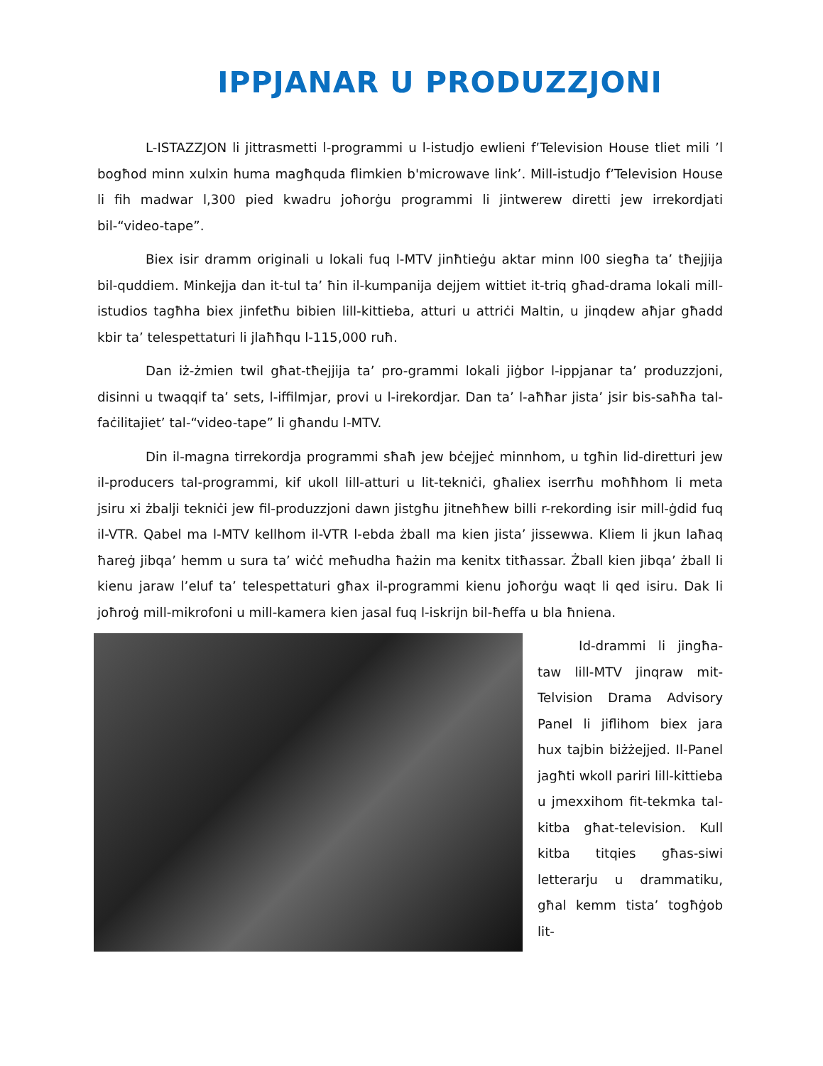IPPJANAR U PRODUZZJONI
L-ISTAZZJON li jittrasmetti l-programmi u l-istudjo ewlieni f’Television House tliet mili ’l bogħod minn xulxin huma magħquda flimkien b'microwave link’. Mill-istudjo f’Television House li fih madwar l,300 pied kwadru joħorġu programmi li jintwerew diretti jew irrekordjati bil-“video-tape”.
Biex isir dramm originali u lokali fuq l-MTV jinħtieġu aktar minn l00 siegħa ta’ tħejjija bil-quddiem. Minkejja dan it-tul ta’ ħin il-kumpanija dejjem wittiet it-triq għad-drama lokali mill-istudios tagħha biex jinfetħu bibien lill-kittieba, atturi u attriċi Maltin, u jinqdew aħjar għadd kbir ta’ telespettaturi li jlaħħqu l-115,000 ruħ.
Dan iż-żmien twil għat-tħejjija ta’ pro-grammi lokali jiġbor l-ippjanar ta’ produzzjoni, disinni u twaqqif ta’ sets, l-iffilmjar, provi u l-irekordjar. Dan ta’ l-aħħar jista’ jsir bis-saħħa tal-faċilitajiet’ tal-“video-tape” li għandu l-MTV.
Din il-magna tirrekordja programmi sħaħ jew bċejjeċ minnhom, u tgħin lid-diretturi jew il-producers tal-programmi, kif ukoll lill-atturi u lit-tekniċi, għaliex iserrħu moħħhom li meta jsiru xi żbalji tekniċi jew fil-produzzjoni dawn jistgħu jitneħħew billi r-rekording isir mill-ġdid fuq il-VTR. Qabel ma l-MTV kellhom il-VTR l-ebda żball ma kien jista’ jissewwa. Kliem li jkun laħaq ħareġ jibqa’ hemm u sura ta’ wiċċ meħudha ħażin ma kenitx titħassar. Żball kien jibqa’ żball li kienu jaraw l’eluf ta’ telespettaturi għax il-programmi kienu joħorġu waqt li qed isiru. Dak li joħroġ mill-mikrofoni u mill-kamera kien jasal fuq l-iskrijn bil-ħeffa u bla ħniena.
Id-drammi li jingħa-taw lill-MTV jinqraw mit-Telvision Drama Advisory Panel li jiflihom biex jara hux tajbin biżżejjed. Il-Panel jagħti wkoll pariri lill-kittieba u jmexxihom fit-tekmka tal-kitba għat-television. Kull kitba titqies għas-siwi letterarju u drammatiku, għal kemm tista’ togħġob lit-